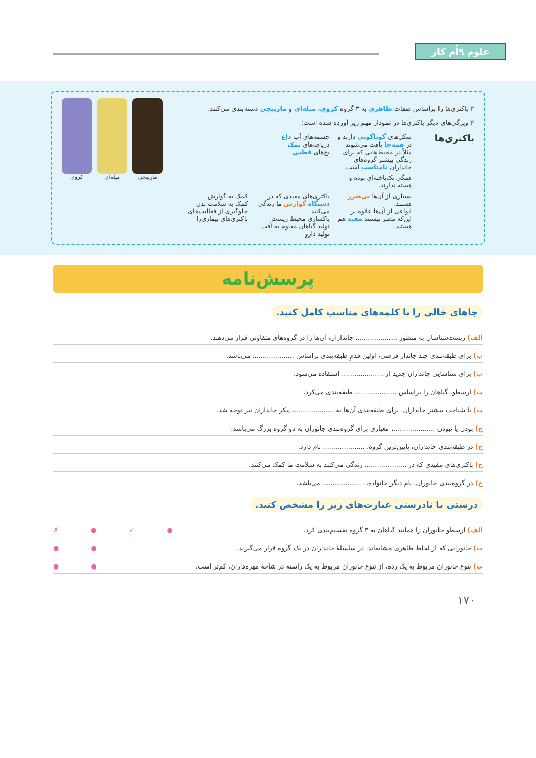علوم ۹اُم کار
۳ باکتری‌ها را براساس صفات ظاهری به ۳ گروه کروی، میله‌ای و مارپیچی دسته‌بندی می‌کنند.
۴ ویژگی‌های دیگر باکتری‌ها در نمودار مهم زیر آورده شده است:
باکتری‌ها
شکل‌های گوناگونی دارند و در همه‌جا یافت می‌شوند
مثلاً در محیط‌هایی که برای زندگی بیشتر گروه‌های جانداران نامناسب است.
چشمه‌های آب داغ
دریاچه‌های نمک
یخ‌های قطبی
همگی تک‌یاخته‌ای بوده و هسته ندارند.
بسیاری از آن‌ها بی‌ضرر هستند.
انواعی از آن‌ها علاوه بر این‌که مضر نیستند مفید هم هستند.
باکتری‌های مفیدی که در دستگاه گوارش ما زندگی می‌کنند
پاکسازی محیط زیست
تولید گیاهان مقاوم به آفت
تولید دارو
کمک به گوارش
کمک به سلامت بدن
جلوگیری از فعالیت‌های باکتری‌های بیماری‌زا
مارپیچی میله‌ای کروی
پرسش‌نامه
جاهای خالی را با کلمه‌های مناسب کامل کنید.
الف) زیست‌شناسان به منظور .................... جانداران، آن‌ها را در گروه‌های متفاوتی قرار می‌دهند.
ب) برای طبقه‌بندی چند جاندار فرضی، اولین قدمِ طبقه‌بندی براساس .................... می‌باشد.
پ) برای شناسایی جانداران جدید از .................... استفاده می‌شود.
ت) ارسطو، گیاهان را براساس .................... طبقه‌بندی می‌کرد.
ث) با شناخت بیشتر جانداران، برای طبقه‌بندی آن‌ها به .................... پیکر جانداران نیز توجه شد.
ج) بودن یا نبودن ....................، معیاری برای گروه‌بندی جانوران به دو گروه بزرگ می‌باشد.
چ) در طبقه‌بندی جانداران، پایین‌ترین گروه، .................... نام دارد.
ح) باکتری‌های مفیدی که در .................... زندگی می‌کنند به سلامت ما کمک می‌کنند.
خ) در گروه‌بندی جانوران، نام دیگر خانواده، .................... می‌باشد.
درستی یا نادرستی عبارت‌های زیر را مشخص کنید.
الف) ارسطو جانوران را همانند گیاهان به ۳ گروه تقسیم‌بندی کرد. ● ✓ ● ✗
ب) جانورانی که از لحاظ ظاهری مشابه‌اند، در سلسلهٔ جانداران در یک گروه قرار می‌گیرند. ● ●
پ) تنوع جانوران مربوط به یک رده، از تنوع جانوران مربوط به یک راسته در شاخهٔ مهره‌داران، کم‌تر است. ● ●
۱۷۰